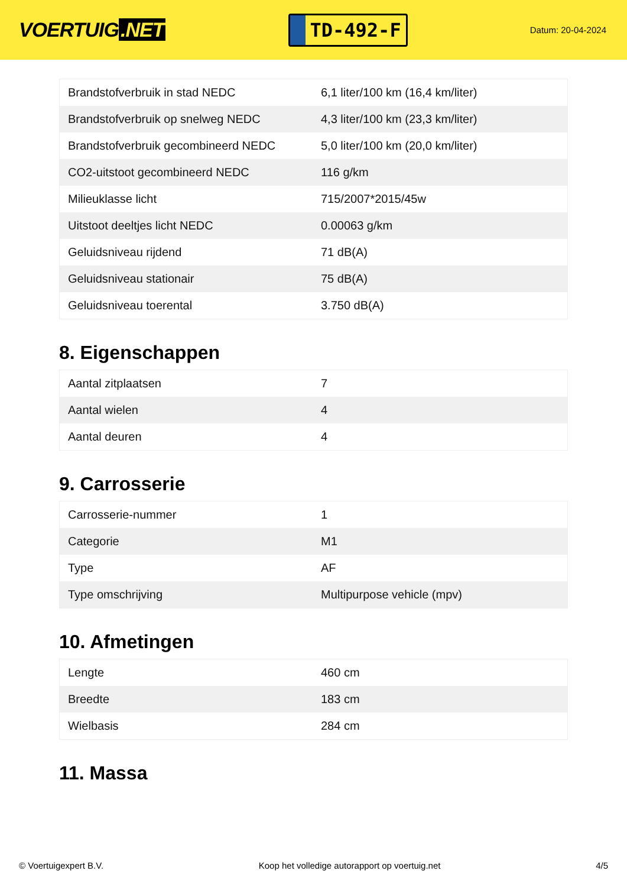VOERTUIG.NET
TD-492-F
Datum: 20-04-2024
| Brandstofverbruik in stad NEDC | 6,1 liter/100 km (16,4 km/liter) |
| Brandstofverbruik op snelweg NEDC | 4,3 liter/100 km (23,3 km/liter) |
| Brandstofverbruik gecombineerd NEDC | 5,0 liter/100 km (20,0 km/liter) |
| CO2-uitstoot gecombineerd NEDC | 116 g/km |
| Milieuklasse licht | 715/2007*2015/45w |
| Uitstoot deeltjes licht NEDC | 0.00063 g/km |
| Geluidsniveau rijdend | 71 dB(A) |
| Geluidsniveau stationair | 75 dB(A) |
| Geluidsniveau toerental | 3.750 dB(A) |
8. Eigenschappen
| Aantal zitplaatsen | 7 |
| Aantal wielen | 4 |
| Aantal deuren | 4 |
9. Carrosserie
| Carrosserie-nummer | 1 |
| Categorie | M1 |
| Type | AF |
| Type omschrijving | Multipurpose vehicle (mpv) |
10. Afmetingen
| Lengte | 460 cm |
| Breedte | 183 cm |
| Wielbasis | 284 cm |
11. Massa
© Voertuigexpert B.V. Koop het volledige autorapport op voertuig.net 4/5